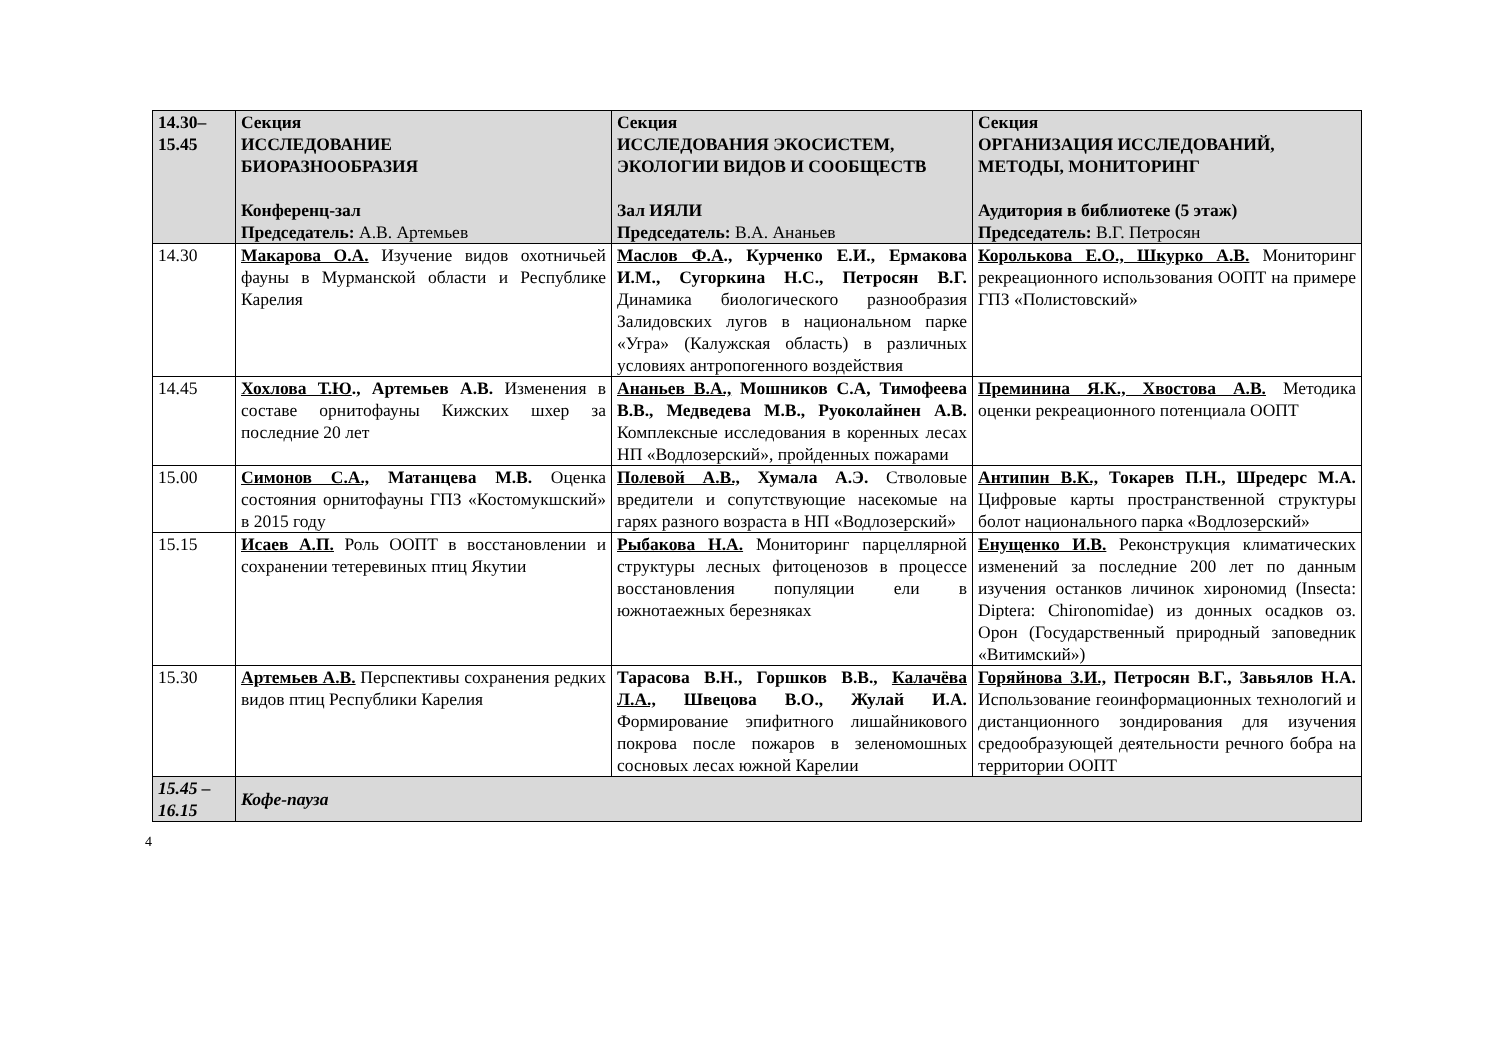| 14.30– 15.45 | Секция ИССЛЕДОВАНИЕ БИОРАЗНООБРАЗИЯ Конференц-зал Председатель: А.В. Артемьев | Секция ИССЛЕДОВАНИЯ ЭКОСИСТЕМ, ЭКОЛОГИИ ВИДОВ И СООБЩЕСТВ Зал ИЯЛИ Председатель: В.А. Ананьев | Секция ОРГАНИЗАЦИЯ ИССЛЕДОВАНИЙ, МЕТОДЫ, МОНИТОРИНГ Аудитория в библиотеке (5 этаж) Председатель: В.Г. Петросян |
| --- | --- | --- | --- |
| 14.30 | Макарова О.А. Изучение видов охотничьей фауны в Мурманской области и Республике Карелия | Маслов Ф.А ., Курченко Е.И., Ермакова И.М., Сугоркина Н.С., Петросян В.Г. Динамика биологического разнообразия Залидовских лугов в национальном парке «Угра» (Калужская область) в различных условиях антропогенного воздействия | Королькова Е.О., Шкурко А.В. Мониторинг рекреационного использования ООПТ на примере ГПЗ «Полистовский» |
| 14.45 | Хохлова Т.Ю ., Артемьев А.В. Изменения в составе орнитофауны Кижских шхер за последние 20 лет | Ананьев В.А., Мошников С.А, Тимофеева В.В., Медведева М.В., Руоколайнен А.В. Комплексные исследования в коренных лесах НП «Водлозерский», пройденных пожарами | Преминина Я.К., Хвостова А.В. Методика оценки рекреационного потенциала ООПТ |
| 15.00 | Симонов С.А., Матанцева М.В. Оценка состояния орнитофауны ГПЗ «Костомукшский» в 2015 году | Полевой А.В., Хумала А.Э. Стволовые вредители и сопутствующие насекомые на гарях разного возраста в НП «Водлозерский» | Антипин В.К., Токарев П.Н., Шредерс М.А. Цифровые карты пространственной структуры болот национального парка «Водлозерский» |
| 15.15 | Исаев А.П. Роль ООПТ в восстановлении и сохранении тетеревиных птиц Якутии | Рыбакова Н.А. Мониторинг парцеллярной структуры лесных фитоценозов в процессе восстановления популяции ели в южнотаежных березняках | Енущенко И.В. Реконструкция климатических изменений за последние 200 лет по данным изучения останков личинок хирономид (Insecta: Diptera: Chironomidae) из донных осадков оз. Орон (Государственный природный заповедник «Витимский») |
| 15.30 | Артемьев А.В. Перспективы сохранения редких видов птиц Республики Карелия | Тарасова В.Н., Горшков В.В., Калачёва Л.А., Швецова В.О., Жулай И.А. Формирование эпифитного лишайникового покрова после пожаров в зеленомошных сосновых лесах южной Карелии | Горяйнова З.И., Петросян В.Г., Завьялов Н.А. Использование геоинформационных технологий и дистанционного зондирования для изучения средообразующей деятельности речного бобра на территории ООПТ |
| 15.45 – 16.15 | Кофе-пауза | | |
4